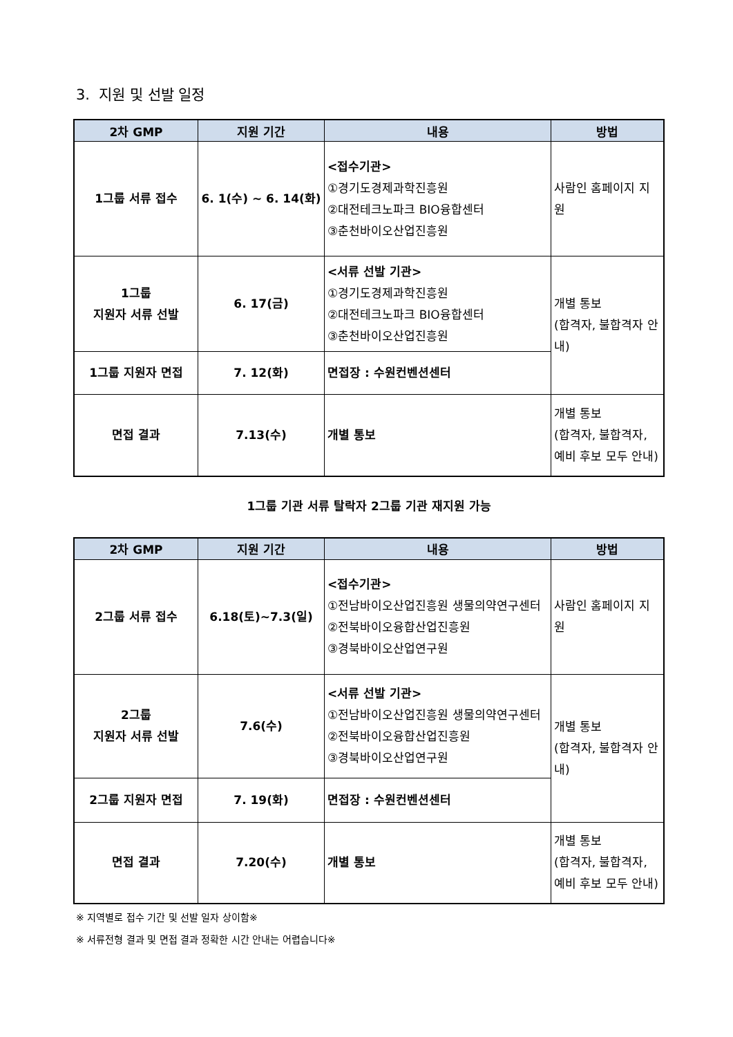3. 지원 및 선발 일정
| 2차 GMP | 지원 기간 | 내용 | 방법 |
| --- | --- | --- | --- |
| 1그룹 서류 접수 | 6. 1(수) ~ 6. 14(화) | <접수기관> ①경기도경제과학진흥원 ②대전테크노파크 BIO융합센터 ③춘천바이오산업진흥원 | 사람인 홈페이지 지원 |
| 1그룹 지원자 서류 선발 | 6. 17(금) | <서류 선발 기관> ①경기도경제과학진흥원 ②대전테크노파크 BIO융합센터 ③춘천바이오산업진흥원 | 개별 통보 (합격자, 불합격자 안내) |
| 1그룹 지원자 면접 | 7. 12(화) | 면접장 : 수원컨벤션센터 | |
| 면접 결과 | 7.13(수) | 개별 통보 | 개별 통보 (합격자, 불합격자, 예비 후보 모두 안내) |
1그룹 기관 서류 탈락자 2그룹 기관 재지원 가능
| 2차 GMP | 지원 기간 | 내용 | 방법 |
| --- | --- | --- | --- |
| 2그룹 서류 접수 | 6.18(토)~7.3(일) | <접수기관> ①전남바이오산업진흥원 생물의약연구센터 ②전북바이오융합산업진흥원 ③경북바이오산업연구원 | 사람인 홈페이지 지원 |
| 2그룹 지원자 서류 선발 | 7.6(수) | <서류 선발 기관> ①전남바이오산업진흥원 생물의약연구센터 ②전북바이오융합산업진흥원 ③경북바이오산업연구원 | 개별 통보 (합격자, 불합격자 안내) |
| 2그룹 지원자 면접 | 7. 19(화) | 면접장 : 수원컨벤션센터 | |
| 면접 결과 | 7.20(수) | 개별 통보 | 개별 통보 (합격자, 불합격자, 예비 후보 모두 안내) |
※ 지역별로 접수 기간 및 선발 일자 상이함※
※ 서류전형 결과 및 면접 결과 정확한 시간 안내는 어렵습니다※